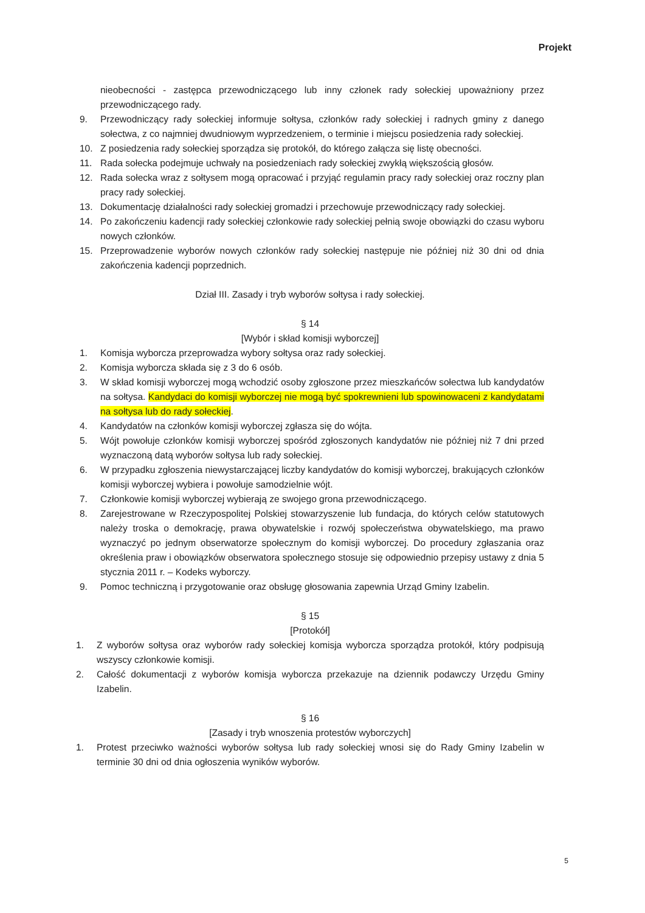Projekt
nieobecności - zastępca przewodniczącego lub inny członek rady sołeckiej upoważniony przez przewodniczącego rady.
9. Przewodniczący rady sołeckiej informuje sołtysa, członków rady sołeckiej i radnych gminy z danego sołectwa, z co najmniej dwudniowym wyprzedzeniem, o terminie i miejscu posiedzenia rady sołeckiej.
10. Z posiedzenia rady sołeckiej sporządza się protokół, do którego załącza się listę obecności.
11. Rada sołecka podejmuje uchwały na posiedzeniach rady sołeckiej zwykłą większością głosów.
12. Rada sołecka wraz z sołtysem mogą opracować i przyjąć regulamin pracy rady sołeckiej oraz roczny plan pracy rady sołeckiej.
13. Dokumentację działalności rady sołeckiej gromadzi i przechowuje przewodniczący rady sołeckiej.
14. Po zakończeniu kadencji rady sołeckiej członkowie rady sołeckiej pełnią swoje obowiązki do czasu wyboru nowych członków.
15. Przeprowadzenie wyborów nowych członków rady sołeckiej następuje nie później niż 30 dni od dnia zakończenia kadencji poprzednich.
Dział III. Zasady i tryb wyborów sołtysa i rady sołeckiej.
§ 14
[Wybór i skład komisji wyborczej]
1. Komisja wyborcza przeprowadza wybory sołtysa oraz rady sołeckiej.
2. Komisja wyborcza składa się z 3 do 6 osób.
3. W skład komisji wyborczej mogą wchodzić osoby zgłoszone przez mieszkańców sołectwa lub kandydatów na sołtysa. Kandydaci do komisji wyborczej nie mogą być spokrewnieni lub spowinowaceni z kandydatami na sołtysa lub do rady sołeckiej.
4. Kandydatów na członków komisji wyborczej zgłasza się do wójta.
5. Wójt powołuje członków komisji wyborczej spośród zgłoszonych kandydatów nie później niż 7 dni przed wyznaczoną datą wyborów sołtysa lub rady sołeckiej.
6. W przypadku zgłoszenia niewystarczającej liczby kandydatów do komisji wyborczej, brakujących członków komisji wyborczej wybiera i powołuje samodzielnie wójt.
7. Członkowie komisji wyborczej wybierają ze swojego grona przewodniczącego.
8. Zarejestrowane w Rzeczypospolitej Polskiej stowarzyszenie lub fundacja, do których celów statutowych należy troska o demokrację, prawa obywatelskie i rozwój społeczeństwa obywatelskiego, ma prawo wyznaczyć po jednym obserwatorze społecznym do komisji wyborczej. Do procedury zgłaszania oraz określenia praw i obowiązków obserwatora społecznego stosuje się odpowiednio przepisy ustawy z dnia 5 stycznia 2011 r. – Kodeks wyborczy.
9. Pomoc techniczną i przygotowanie oraz obsługę głosowania zapewnia Urząd Gminy Izabelin.
§ 15
[Protokół]
1. Z wyborów sołtysa oraz wyborów rady sołeckiej komisja wyborcza sporządza protokół, który podpisują wszyscy członkowie komisji.
2. Całość dokumentacji z wyborów komisja wyborcza przekazuje na dziennik podawczy Urzędu Gminy Izabelin.
§ 16
[Zasady i tryb wnoszenia protestów wyborczych]
1. Protest przeciwko ważności wyborów sołtysa lub rady sołeckiej wnosi się do Rady Gminy Izabelin w terminie 30 dni od dnia ogłoszenia wyników wyborów.
5